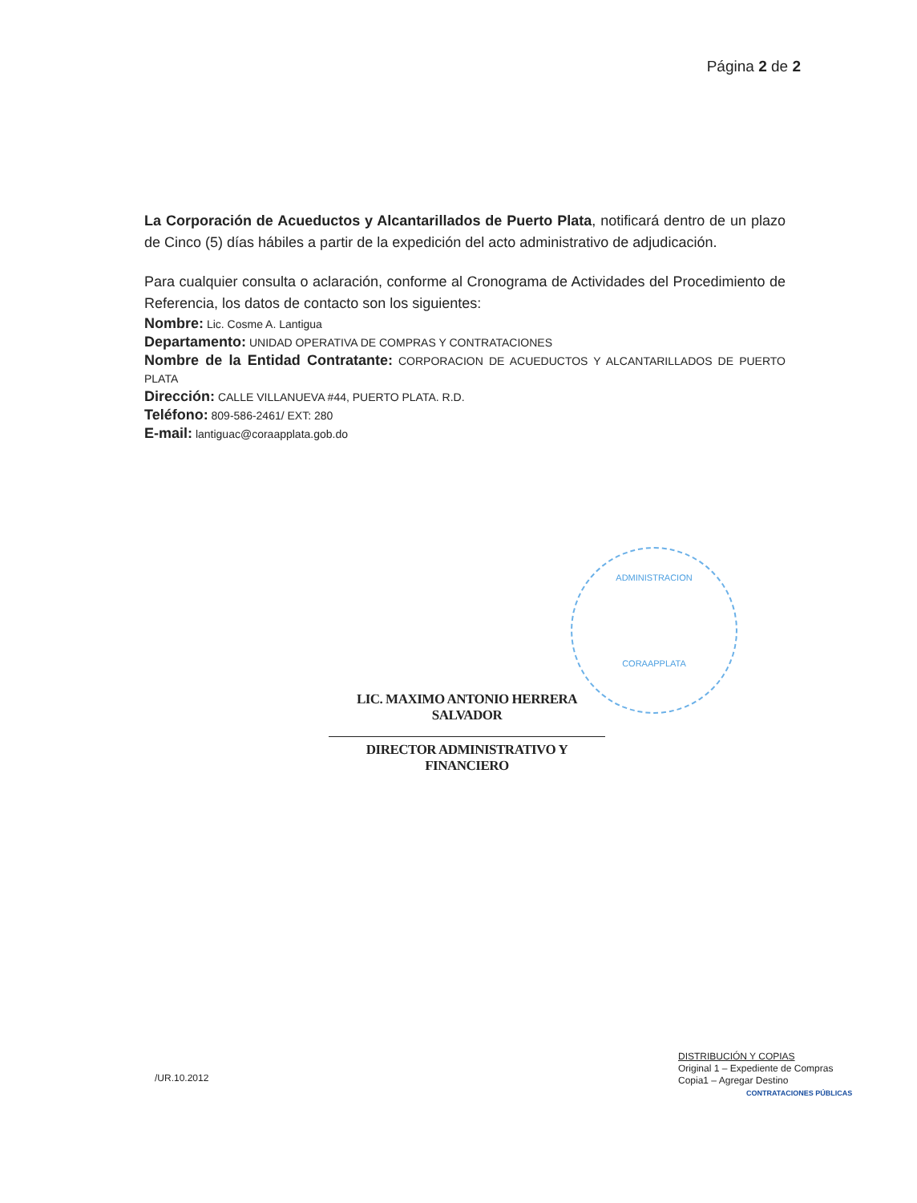Página 2 de 2
La Corporación de Acueductos y Alcantarillados de Puerto Plata, notificará dentro de un plazo de Cinco (5) días hábiles a partir de la expedición del acto administrativo de adjudicación.
Para cualquier consulta o aclaración, conforme al Cronograma de Actividades del Procedimiento de Referencia, los datos de contacto son los siguientes:
Nombre: Lic. Cosme A. Lantigua
Departamento: UNIDAD OPERATIVA DE COMPRAS Y CONTRATACIONES
Nombre de la Entidad Contratante: CORPORACION DE ACUEDUCTOS Y ALCANTARILLADOS DE PUERTO PLATA
Dirección: CALLE VILLANUEVA #44, PUERTO PLATA. R.D.
Teléfono: 809-586-2461/ EXT: 280
E-mail: lantiguac@coraapplata.gob.do
ADMINISTRACION
CORAAPPLATA
LIC. MAXIMO ANTONIO HERRERA SALVADOR
DIRECTOR ADMINISTRATIVO Y FINANCIERO
/UR.10.2012
DISTRIBUCIÓN Y COPIAS
Original 1 – Expediente de Compras
Copia1 – Agregar Destino
CONTRATACIONES PÚBLICAS